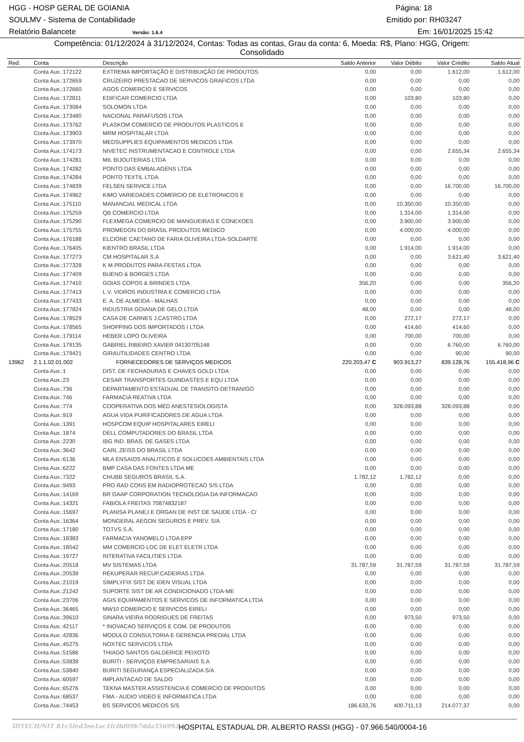HGG - HOSP GERAL DE GOIANIA Página: 18
SOULMV - Sistema de Contabilidade Emitido por: RH03247
Relatório Balancete Versão: 1.6.4 Em: 16/01/2025 15:42
Competência: 01/12/2024 à 31/12/2024, Contas: Todas as contas, Grau da conta: 6, Moeda: R$, Plano: HGG, Origem:
Consolidado
| Red. | Conta | Descrição | Saldo Anterior | Valor Débito | Valor Crédito | Saldo Atual |
| --- | --- | --- | --- | --- | --- | --- |
| | Conta Aux.:172122 | EXTREMA IMPORTAÇÃO E DISTRIBUIÇÃO DE PRODUTOS | 0,00 | 0,00 | 1.612,00 | 1.612,00 |
| | Conta Aux.:172659 | CRUZEIRO PRESTACAO DE SERVICOS GRAFICOS LTDA | 0,00 | 0,00 | 0,00 | 0,00 |
| | Conta Aux.:172660 | AGOS COMERCIO E SERVICOS | 0,00 | 0,00 | 0,00 | 0,00 |
| | Conta Aux.:172811 | EDIFICAR COMERCIO LTDA | 0,00 | 103,80 | 103,80 | 0,00 |
| | Conta Aux.:173084 | SOLOMON LTDA | 0,00 | 0,00 | 0,00 | 0,00 |
| | Conta Aux.:173480 | NACIONAL PARAFUSOS LTDA | 0,00 | 0,00 | 0,00 | 0,00 |
| | Conta Aux.:173762 | PLASKOM COMERCIO DE PRODUTOS PLASTICOS E | 0,00 | 0,00 | 0,00 | 0,00 |
| | Conta Aux.:173903 | MRM HOSPITALAR LTDA | 0,00 | 0,00 | 0,00 | 0,00 |
| | Conta Aux.:173970 | MEDSUPPLIES EQUIPAMENTOS MEDICOS LTDA | 0,00 | 0,00 | 0,00 | 0,00 |
| | Conta Aux.:174173 | NIVETEC INSTRUMENTACAO E CONTROLE LTDA | 0,00 | 0,00 | 2.655,34 | 2.655,34 |
| | Conta Aux.:174281 | MIL BIJOUTERIAS LTDA | 0,00 | 0,00 | 0,00 | 0,00 |
| | Conta Aux.:174282 | PONTO DAS EMBALAGENS LTDA | 0,00 | 0,00 | 0,00 | 0,00 |
| | Conta Aux.:174284 | PONTO TEXTIL LTDA | 0,00 | 0,00 | 0,00 | 0,00 |
| | Conta Aux.:174839 | FELSEN SERVICE LTDA | 0,00 | 0,00 | 16.700,00 | 16.700,00 |
| | Conta Aux.:174962 | KIMO VARIEDADES COMERCIO DE ELETRONICOS E | 0,00 | 0,00 | 0,00 | 0,00 |
| | Conta Aux.:175110 | MANANCIAL MEDICAL LTDA | 0,00 | 10.350,00 | 10.350,00 | 0,00 |
| | Conta Aux.:175259 | QB COMERCIO LTDA | 0,00 | 1.314,00 | 1.314,00 | 0,00 |
| | Conta Aux.:175290 | FLEXMEGA COMERCIO DE MANGUEIRAS E CONEXOES | 0,00 | 3.900,00 | 3.900,00 | 0,00 |
| | Conta Aux.:175755 | PROMEDON DO BRASIL PRODUTOS MEDICO | 0,00 | 4.000,00 | 4.000,00 | 0,00 |
| | Conta Aux.:176188 | ELCIONE CAETANO DE FARIA OLIVEIRA LTDA-SOLDARTE | 0,00 | 0,00 | 0,00 | 0,00 |
| | Conta Aux.:176405 | KIENTRO BRASIL LTDA | 0,00 | 1.914,00 | 1.914,00 | 0,00 |
| | Conta Aux.:177273 | CM HOSPITALAR S.A | 0,00 | 0,00 | 3.621,40 | 3.621,40 |
| | Conta Aux.:177328 | K M PRODUTOS PARA FESTAS LTDA | 0,00 | 0,00 | 0,00 | 0,00 |
| | Conta Aux.:177409 | BUENO & BORGES LTDA | 0,00 | 0,00 | 0,00 | 0,00 |
| | Conta Aux.:177410 | GOIAS COPOS & BRINDES LTDA | 356,20 | 0,00 | 0,00 | 356,20 |
| | Conta Aux.:177413 | L.V. VIDROS INDUSTRIA E COMERCIO LTDA | 0,00 | 0,00 | 0,00 | 0,00 |
| | Conta Aux.:177433 | E. A. DE ALMEIDA - MALHAS | 0,00 | 0,00 | 0,00 | 0,00 |
| | Conta Aux.:177824 | INDUSTRIA GOIANA DE GELO LTDA | 48,00 | 0,00 | 0,00 | 48,00 |
| | Conta Aux.:178529 | CASA DE CARNES J.CASTRO LTDA | 0,00 | 272,17 | 272,17 | 0,00 |
| | Conta Aux.:178565 | SHOPPING DOS IMPORTADOS I LTDA | 0,00 | 414,60 | 414,60 | 0,00 |
| | Conta Aux.:179114 | HEBER LOPO OLIVEIRA | 0,00 | 700,00 | 700,00 | 0,00 |
| | Conta Aux.:179135 | GABRIEL RIBEIRO XAVIER 04130705148 | 0,00 | 0,00 | 6.760,00 | 6.760,00 |
| | Conta Aux.:179421 | GIRAUTILIDADES CENTRO LTDA | 0,00 | 0,00 | 90,00 | 90,00 |
| 13962 | 2.1.1.02.01.002 | FORNECEDORES DE SERVIÇOS MEDICOS | 220.203,47 C | 903.913,27 | 839.128,76 | 155.418,96 C |
| | Conta Aux.:1 | DIST. DE FECHADURAS E CHAVES GOLD LTDA | 0,00 | 0,00 | 0,00 | 0,00 |
| | Conta Aux.:23 | CESAR TRANSPORTES GUINDASTES E EQU LTDA | 0,00 | 0,00 | 0,00 | 0,00 |
| | Conta Aux.:736 | DEPARTAMENTO ESTADUAL DE TRANSITO-DETRAN/GO | 0,00 | 0,00 | 0,00 | 0,00 |
| | Conta Aux.:746 | FARMACIA REATIVA LTDA | 0,00 | 0,00 | 0,00 | 0,00 |
| | Conta Aux.:774 | COOPERATIVA DOS MÉD ANESTESIOLOGISTA | 0,00 | 328.093,88 | 328.093,88 | 0,00 |
| | Conta Aux.:919 | AGUA VIDA PURIFICADORES DE AGUA LTDA | 0,00 | 0,00 | 0,00 | 0,00 |
| | Conta Aux.:1391 | HOSPCOM EQUIP HOSPITALARES EIRELI | 0,00 | 0,00 | 0,00 | 0,00 |
| | Conta Aux.:1874 | DELL COMPUTADORES DO BRASIL LTDA | 0,00 | 0,00 | 0,00 | 0,00 |
| | Conta Aux.:2230 | IBG IND. BRAS. DE GASES LTDA | 0,00 | 0,00 | 0,00 | 0,00 |
| | Conta Aux.:3642 | CARL ZEISS DO BRASIL LTDA | 0,00 | 0,00 | 0,00 | 0,00 |
| | Conta Aux.:6136 | MLA ENSAIOS ANALITICOS E SOLUCOES AMBIENTAIS LTDA | 0,00 | 0,00 | 0,00 | 0,00 |
| | Conta Aux.:6222 | BMP CASA DAS FONTES LTDA ME | 0,00 | 0,00 | 0,00 | 0,00 |
| | Conta Aux.:7322 | CHUBB SEGUROS BRASIL S.A. | 1.782,12 | 1.782,12 | 0,00 | 0,00 |
| | Conta Aux.:9493 | PRO RAD CONS EM RADIOPROTECAO S/S LTDA | 0,00 | 0,00 | 0,00 | 0,00 |
| | Conta Aux.:14169 | BR GAAP CORPORATION TECNOLOGIA DA INFORMACAO | 0,00 | 0,00 | 0,00 | 0,00 |
| | Conta Aux.:14321 | FABIOLA FREITAS 70874832187 | 0,00 | 0,00 | 0,00 | 0,00 |
| | Conta Aux.:15697 | PLANISA PLANEJ E ORGAN DE INST DE SAUDE LTDA - C/ | 0,00 | 0,00 | 0,00 | 0,00 |
| | Conta Aux.:16364 | MONGERAL AEGON SEGUROS E PREV. S/A | 0,00 | 0,00 | 0,00 | 0,00 |
| | Conta Aux.:17180 | TOTVS S.A. | 0,00 | 0,00 | 0,00 | 0,00 |
| | Conta Aux.:18383 | FARMACIA YANOMELO LTDA EPP | 0,00 | 0,00 | 0,00 | 0,00 |
| | Conta Aux.:18542 | MM COMERCIO LOC DE ELET ELETR LTDA | 0,00 | 0,00 | 0,00 | 0,00 |
| | Conta Aux.:19727 | INTERATIVA FACILITIES LTDA | 0,00 | 0,00 | 0,00 | 0,00 |
| | Conta Aux.:20518 | MV SISTEMAS LTDA | 31.787,59 | 31.787,59 | 31.787,59 | 31.787,59 |
| | Conta Aux.:20539 | REKUPERAR RECUP.CADEIRAS LTDA | 0,00 | 0,00 | 0,00 | 0,00 |
| | Conta Aux.:21019 | SIMPLYFIX SIST DE IDEN VISUAL LTDA | 0,00 | 0,00 | 0,00 | 0,00 |
| | Conta Aux.:21242 | SUPORTE SIST DE AR CONDICIONADO LTDA-ME | 0,00 | 0,00 | 0,00 | 0,00 |
| | Conta Aux.:23706 | AGIS EQUIPAMENTOS E SERVICOS DE INFORMATICA LTDA | 0,00 | 0,00 | 0,00 | 0,00 |
| | Conta Aux.:36465 | MW10 COMERCIO E SERVICOS EIRELI | 0,00 | 0,00 | 0,00 | 0,00 |
| | Conta Aux.:39610 | SINARA VIEIRA RODRIGUES DE FREITAS | 0,00 | 973,50 | 973,50 | 0,00 |
| | Conta Aux.:42117 | * INOVACAO SERVIÇOS E COM. DE PRODUTOS | 0,00 | 0,00 | 0,00 | 0,00 |
| | Conta Aux.:42836 | MODULO CONSULTORIA E GERENCIA PREDIAL LTDA | 0,00 | 0,00 | 0,00 | 0,00 |
| | Conta Aux.:45275 | NOXTEC SERVICOS LTDA | 0,00 | 0,00 | 0,00 | 0,00 |
| | Conta Aux.:51586 | THIAGO SANTOS GALDERICE PEIXOTO | 0,00 | 0,00 | 0,00 | 0,00 |
| | Conta Aux.:53839 | BURITI - SERVIÇOS EMPRESARIAIS S.A | 0,00 | 0,00 | 0,00 | 0,00 |
| | Conta Aux.:53840 | BURITI SEGURANÇA ESPECIALIZADA S/A | 0,00 | 0,00 | 0,00 | 0,00 |
| | Conta Aux.:60597 | IMPLANTACAO DE SALDO | 0,00 | 0,00 | 0,00 | 0,00 |
| | Conta Aux.:65276 | TEKNA MASTER ASSISTENCIA E COMERCIO DE PRODUTOS | 0,00 | 0,00 | 0,00 | 0,00 |
| | Conta Aux.:68537 | FMA - AUDIO VIDEO E INFORMATICA LTDA | 0,00 | 0,00 | 0,00 | 0,00 |
| | Conta Aux.:74453 | BS SERVICOS MEDICOS S/S | 186.633,76 | 400.711,13 | 214.077,37 | 0,00 |
IDTECH/NIT 81c5fed3ee1ac1fcfbf09b7dda556992 HOSPITAL ESTADUAL DR. ALBERTO RASSI (HGG) - 07.966.540/0004-16